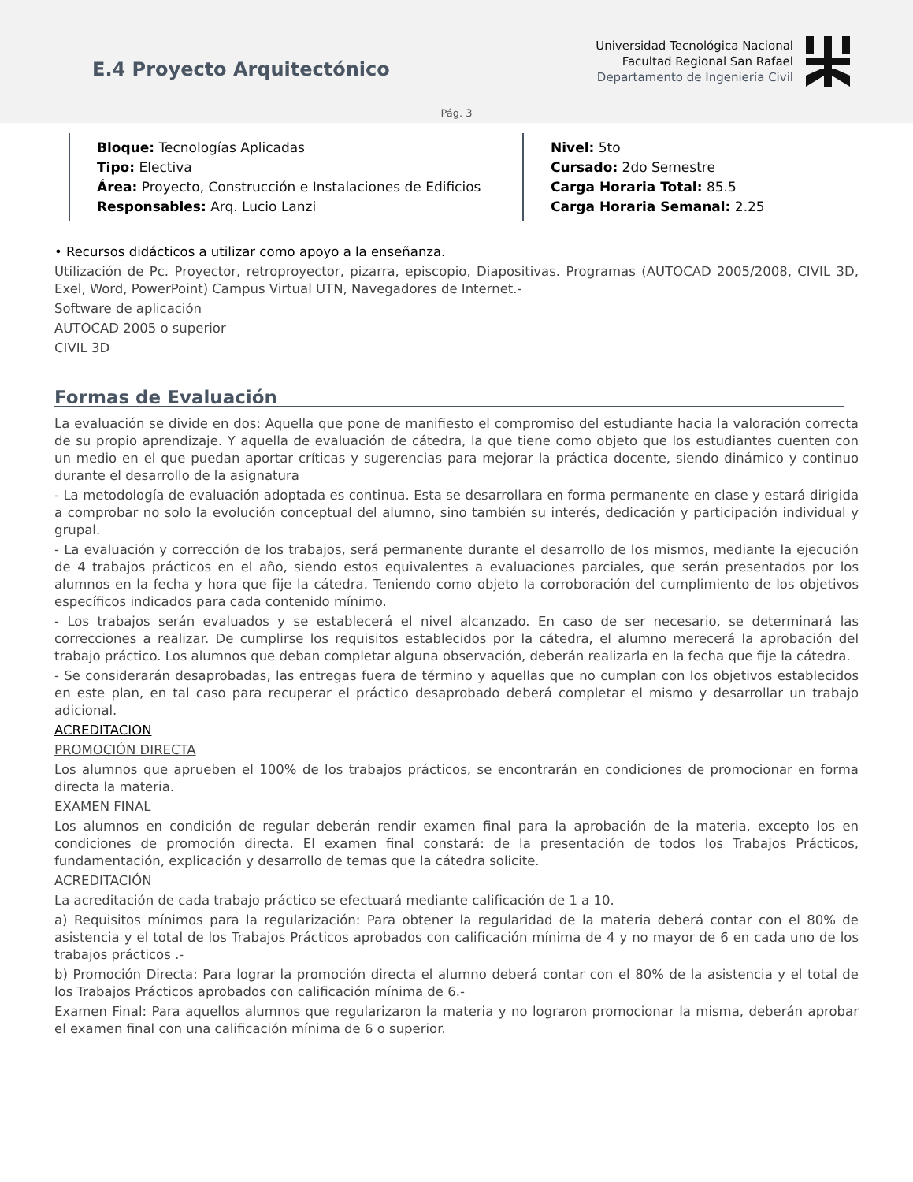E.4 Proyecto Arquitectónico
Universidad Tecnológica Nacional
Facultad Regional San Rafael
Departamento de Ingeniería Civil
Pág. 3
Bloque: Tecnologías Aplicadas
Tipo: Electiva
Área: Proyecto, Construcción e Instalaciones de Edificios
Responsables: Arq. Lucio Lanzi
Nivel: 5to
Cursado: 2do Semestre
Carga Horaria Total: 85.5
Carga Horaria Semanal: 2.25
• Recursos didácticos a utilizar como apoyo a la enseñanza.
Utilización de Pc. Proyector, retroproyector, pizarra, episcopio, Diapositivas. Programas (AUTOCAD 2005/2008, CIVIL 3D, Exel, Word, PowerPoint) Campus Virtual UTN, Navegadores de Internet.-
Software de aplicación
AUTOCAD 2005 o superior
CIVIL 3D
Formas de Evaluación
La evaluación se divide en dos: Aquella que pone de manifiesto el compromiso del estudiante hacia la valoración correcta de su propio aprendizaje. Y aquella de evaluación de cátedra, la que tiene como objeto que los estudiantes cuenten con un medio en el que puedan aportar críticas y sugerencias para mejorar la práctica docente, siendo dinámico y continuo durante el desarrollo de la asignatura
- La metodología de evaluación adoptada es continua. Esta se desarrollara en forma permanente en clase y estará dirigida a comprobar no solo la evolución conceptual del alumno, sino también su interés, dedicación y participación individual y grupal.
- La evaluación y corrección de los trabajos, será permanente durante el desarrollo de los mismos, mediante la ejecución de 4 trabajos prácticos en el año, siendo estos equivalentes a evaluaciones parciales, que serán presentados por los alumnos en la fecha y hora que fije la cátedra. Teniendo como objeto la corroboración del cumplimiento de los objetivos específicos indicados para cada contenido mínimo.
- Los trabajos serán evaluados y se establecerá el nivel alcanzado. En caso de ser necesario, se determinará las correcciones a realizar. De cumplirse los requisitos establecidos por la cátedra, el alumno merecerá la aprobación del trabajo práctico. Los alumnos que deban completar alguna observación, deberán realizarla en la fecha que fije la cátedra.
- Se considerarán desaprobadas, las entregas fuera de término y aquellas que no cumplan con los objetivos establecidos en este plan, en tal caso para recuperar el práctico desaprobado deberá completar el mismo y desarrollar un trabajo adicional.
ACREDITACION
PROMOCIÓN DIRECTA
Los alumnos que aprueben el 100% de los trabajos prácticos, se encontrarán en condiciones de promocionar en forma directa la materia.
EXAMEN FINAL
Los alumnos en condición de regular deberán rendir examen final para la aprobación de la materia, excepto los en condiciones de promoción directa. El examen final constará: de la presentación de todos los Trabajos Prácticos, fundamentación, explicación y desarrollo de temas que la cátedra solicite.
ACREDITACIÓN
La acreditación de cada trabajo práctico se efectuará mediante calificación de 1 a 10.
a) Requisitos mínimos para la regularización: Para obtener la regularidad de la materia deberá contar con el 80% de asistencia y el total de los Trabajos Prácticos aprobados con calificación mínima de 4 y no mayor de 6 en cada uno de los trabajos prácticos .-
b) Promoción Directa: Para lograr la promoción directa el alumno deberá contar con el 80% de la asistencia y el total de los Trabajos Prácticos aprobados con calificación mínima de 6.-
Examen Final: Para aquellos alumnos que regularizaron la materia y no lograron promocionar la misma, deberán aprobar el examen final con una calificación mínima de 6 o superior.